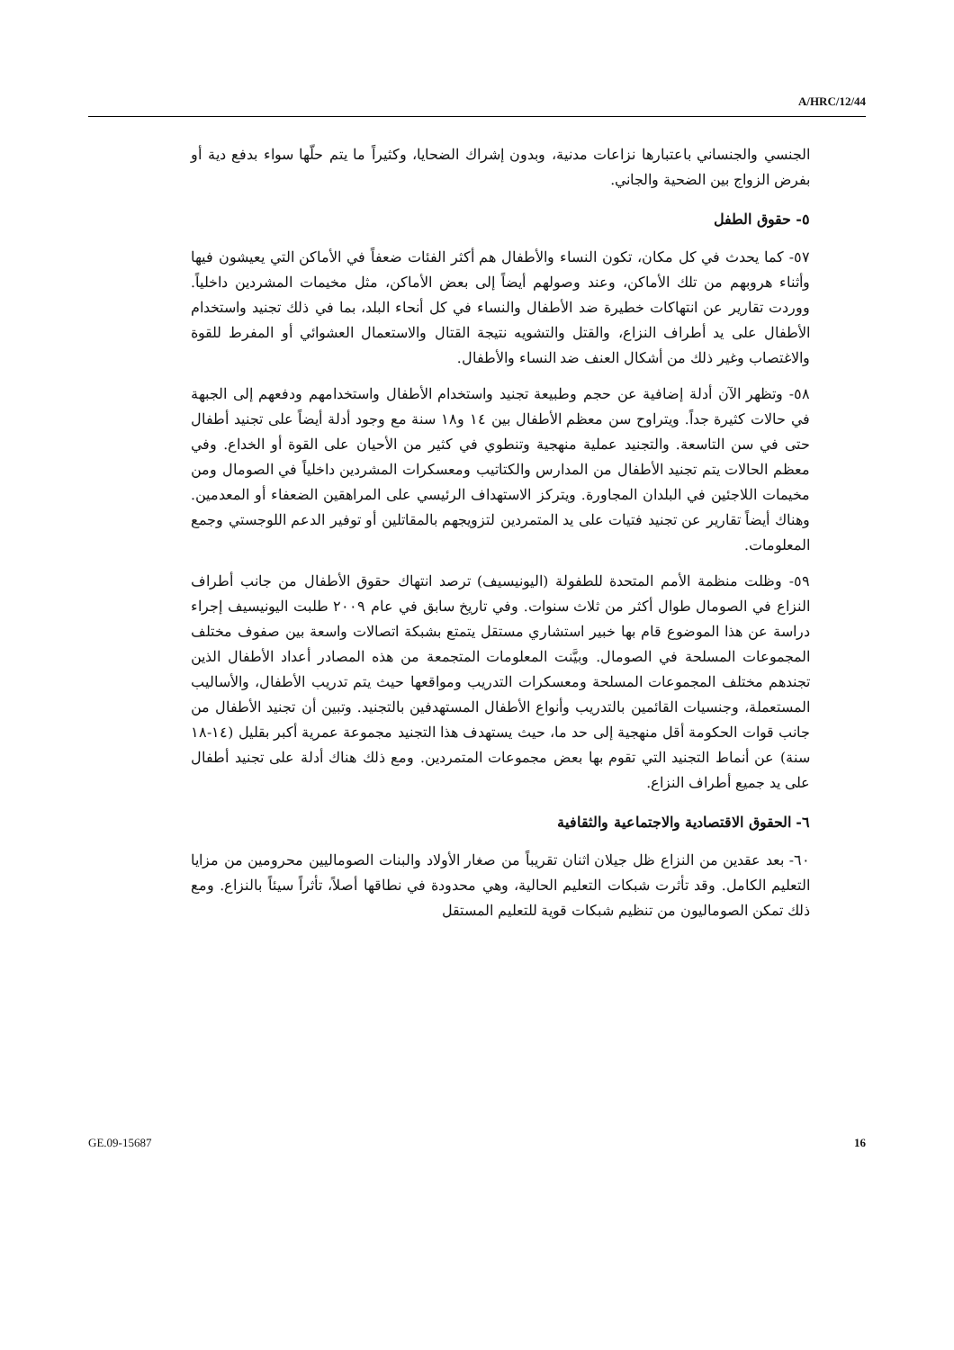A/HRC/12/44
الجنسي والجنساني باعتبارها نزاعات مدنية، وبدون إشراك الضحايا، وكثيراً ما يتم حلّها سواء بدفع دية أو بفرض الزواج بين الضحية والجاني.
٥- حقوق الطفل
٥٧- كما يحدث في كل مكان، تكون النساء والأطفال هم أكثر الفئات ضعفاً في الأماكن التي يعيشون فيها وأثناء هروبهم من تلك الأماكن، وعند وصولهم أيضاً إلى بعض الأماكن، مثل مخيمات المشردين داخلياً. ووردت تقارير عن انتهاكات خطيرة ضد الأطفال والنساء في كل أنحاء البلد، بما في ذلك تجنيد واستخدام الأطفال على يد أطراف النزاع، والقتل والتشويه نتيجة القتال والاستعمال العشوائي أو المفرط للقوة والاغتصاب وغير ذلك من أشكال العنف ضد النساء والأطفال.
٥٨- وتظهر الآن أدلة إضافية عن حجم وطبيعة تجنيد واستخدام الأطفال واستخدامهم ودفعهم إلى الجبهة في حالات كثيرة جداً. ويتراوح سن معظم الأطفال بين ١٤ و١٨ سنة مع وجود أدلة أيضاً على تجنيد أطفال حتى في سن التاسعة. والتجنيد عملية منهجية وتنطوي في كثير من الأحيان على القوة أو الخداع. وفي معظم الحالات يتم تجنيد الأطفال من المدارس والكتاتيب ومعسكرات المشردين داخلياً في الصومال ومن مخيمات اللاجئين في البلدان المجاورة. ويتركز الاستهداف الرئيسي على المراهقين الضعفاء أو المعدمين. وهناك أيضاً تقارير عن تجنيد فتيات على يد المتمردين لتزويجهم بالمقاتلين أو توفير الدعم اللوجستي وجمع المعلومات.
٥٩- وظلت منظمة الأمم المتحدة للطفولة (اليونيسيف) ترصد انتهاك حقوق الأطفال من جانب أطراف النزاع في الصومال طوال أكثر من ثلاث سنوات. وفي تاريخ سابق في عام ٢٠٠٩ طلبت اليونيسيف إجراء دراسة عن هذا الموضوع قام بها خبير استشاري مستقل يتمتع بشبكة اتصالات واسعة بين صفوف مختلف المجموعات المسلحة في الصومال. وبيَّنت المعلومات المتجمعة من هذه المصادر أعداد الأطفال الذين تجندهم مختلف المجموعات المسلحة ومعسكرات التدريب ومواقعها حيث يتم تدريب الأطفال، والأساليب المستعملة، وجنسيات القائمين بالتدريب وأنواع الأطفال المستهدفين بالتجنيد. وتبين أن تجنيد الأطفال من جانب قوات الحكومة أقل منهجية إلى حد ما، حيث يستهدف هذا التجنيد مجموعة عمرية أكبر بقليل (١٤-١٨ سنة) عن أنماط التجنيد التي تقوم بها بعض مجموعات المتمردين. ومع ذلك هناك أدلة على تجنيد أطفال على يد جميع أطراف النزاع.
٦- الحقوق الاقتصادية والاجتماعية والثقافية
٦٠- بعد عقدين من النزاع ظل جيلان اثنان تقريباً من صغار الأولاد والبنات الصوماليين محرومين من مزايا التعليم الكامل. وقد تأثرت شبكات التعليم الحالية، وهي محدودة في نطاقها أصلاً، تأثراً سيئاً بالنزاع. ومع ذلك تمكن الصوماليون من تنظيم شبكات قوية للتعليم المستقل
GE.09-15687 16